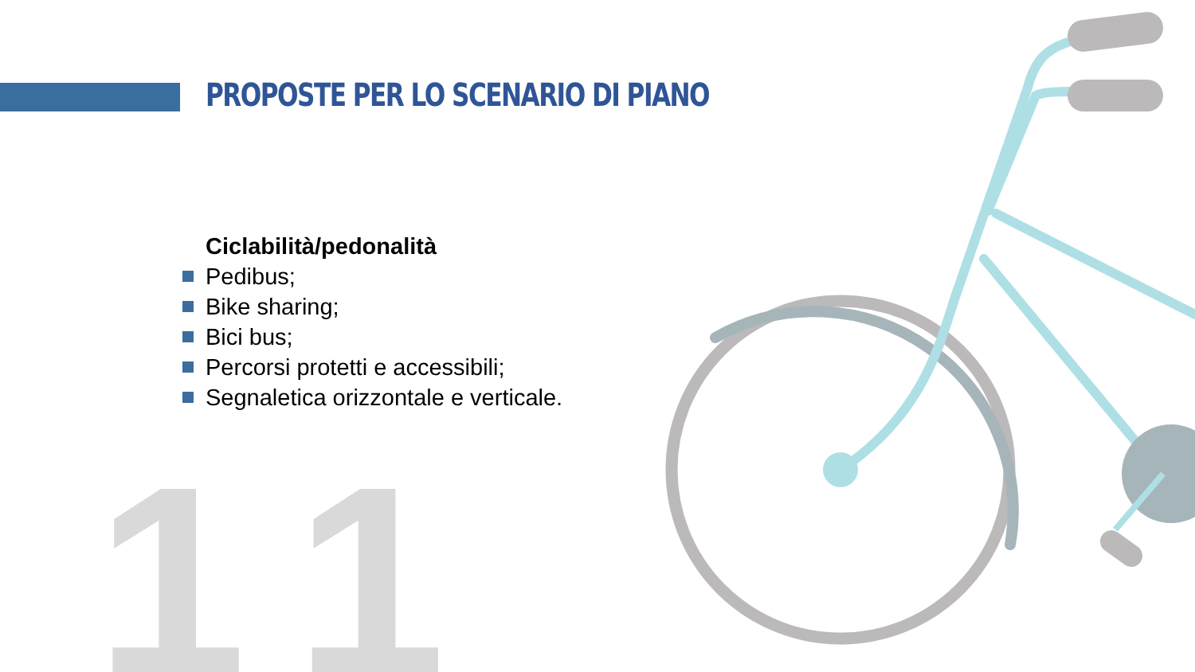11
PROPOSTE PER LO SCENARIO DI PIANO
Ciclabilità/pedonalità
Pedibus;
Bike sharing;
Bici bus;
Percorsi protetti e accessibili;
Segnaletica orizzontale e verticale.